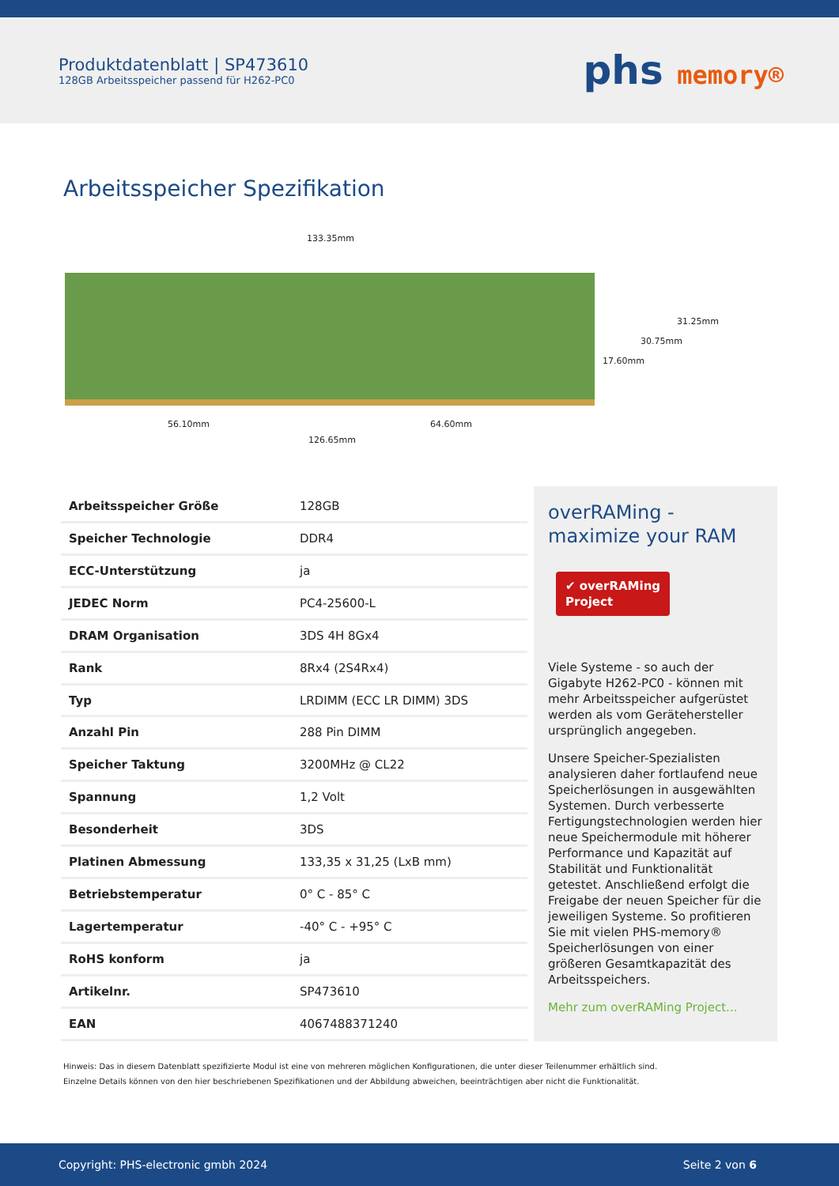Produktdatenblatt | SP473610
128GB Arbeitsspeicher passend für H262-PC0
phs memory®
Arbeitsspeicher Spezifikation
133.35mm
31.25mm
30.75mm
17.60mm
56.10mm 64.60mm
126.65mm
| Arbeitsspeicher Größe | 128GB |
| Speicher Technologie | DDR4 |
| ECC-Unterstützung | ja |
| JEDEC Norm | PC4-25600-L |
| DRAM Organisation | 3DS 4H 8Gx4 |
| Rank | 8Rx4 (2S4Rx4) |
| Typ | LRDIMM (ECC LR DIMM) 3DS |
| Anzahl Pin | 288 Pin DIMM |
| Speicher Taktung | 3200MHz @ CL22 |
| Spannung | 1,2 Volt |
| Besonderheit | 3DS |
| Platinen Abmessung | 133,35 x 31,25 (LxB mm) |
| Betriebstemperatur | 0° C - 85° C |
| Lagertemperatur | -40° C - +95° C |
| RoHS konform | ja |
| Artikelnr. | SP473610 |
| EAN | 4067488371240 |
overRAMing -
maximize your RAM
✔ overRAMing
Project
Viele Systeme - so auch der Gigabyte H262-PC0 - können mit mehr Arbeitsspeicher aufgerüstet werden als vom Gerätehersteller ursprünglich angegeben.
Unsere Speicher-Spezialisten analysieren daher fortlaufend neue Speicherlösungen in ausgewählten Systemen. Durch verbesserte Fertigungstechnologien werden hier neue Speichermodule mit höherer Performance und Kapazität auf Stabilität und Funktionalität getestet. Anschließend erfolgt die Freigabe der neuen Speicher für die jeweiligen Systeme. So profitieren Sie mit vielen PHS-memory® Speicherlösungen von einer größeren Gesamtkapazität des Arbeitsspeichers.
Mehr zum overRAMing Project...
Hinweis: Das in diesem Datenblatt spezifizierte Modul ist eine von mehreren möglichen Konfigurationen, die unter dieser Teilenummer erhältlich sind.
Einzelne Details können von den hier beschriebenen Spezifikationen und der Abbildung abweichen, beeinträchtigen aber nicht die Funktionalität.
Copyright: PHS-electronic gmbh 2024 Seite 2 von 6